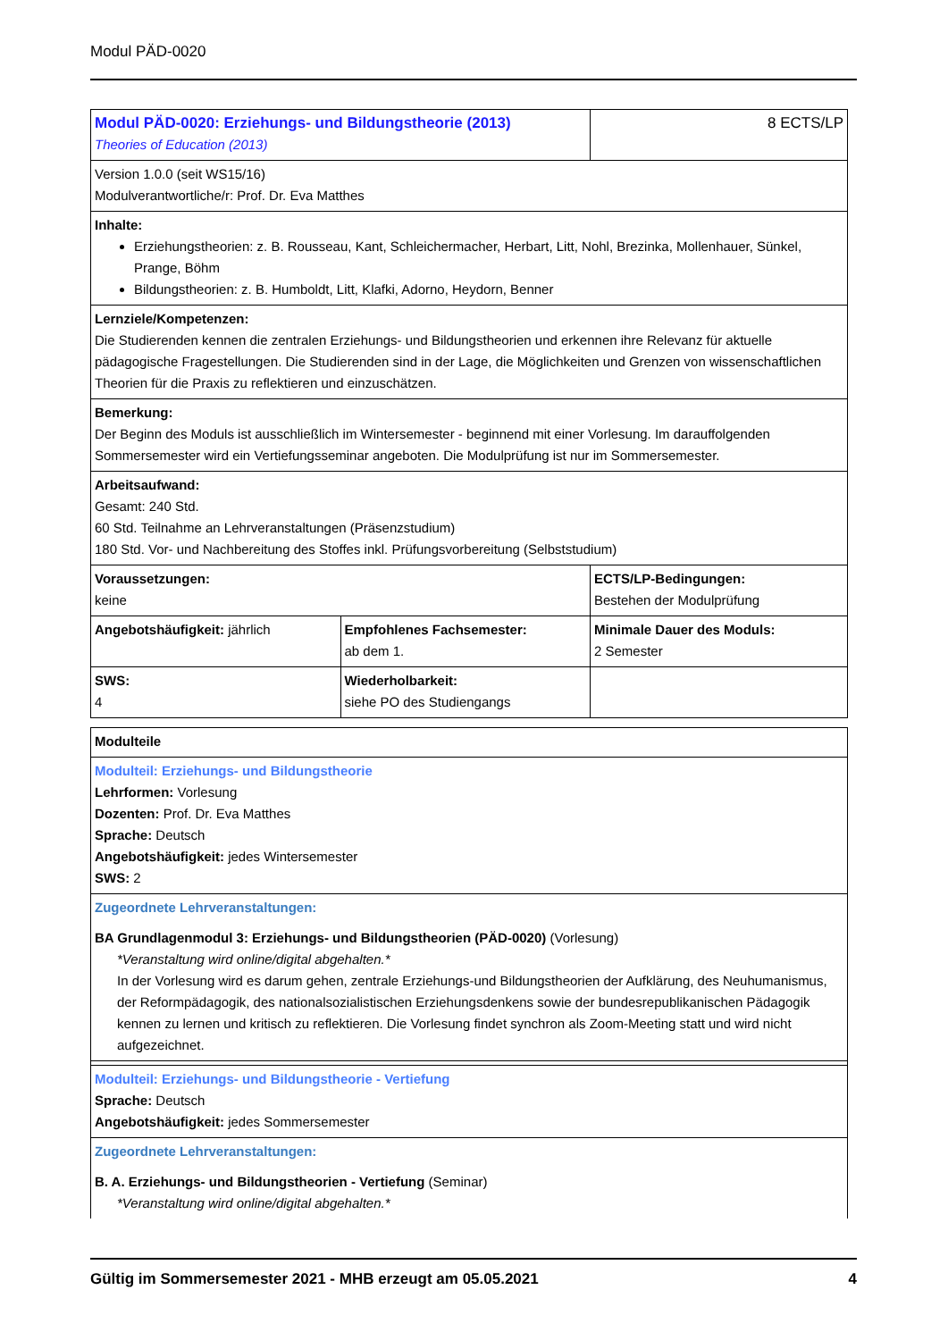Modul PÄD-0020
| Modul PÄD-0020: Erziehungs- und Bildungstheorie (2013) Theories of Education (2013) | | 8 ECTS/LP |
| Version 1.0.0 (seit WS15/16) Modulverantwortliche/r: Prof. Dr. Eva Matthes | | |
| Inhalte: Erziehungstheorien: z. B. Rousseau, Kant, Schleichermacher, Herbart, Litt, Nohl, Brezinka, Mollenhauer, Sünkel, Prange, Böhm Bildungstheorien: z. B. Humboldt, Litt, Klafki, Adorno, Heydorn, Benner | | |
| Lernziele/Kompetenzen: Die Studierenden kennen die zentralen Erziehungs- und Bildungstheorien und erkennen ihre Relevanz für aktuelle pädagogische Fragestellungen. Die Studierenden sind in der Lage, die Möglichkeiten und Grenzen von wissenschaftlichen Theorien für die Praxis zu reflektieren und einzuschätzen. | | |
| Bemerkung: Der Beginn des Moduls ist ausschließlich im Wintersemester - beginnend mit einer Vorlesung. Im darauffolgenden Sommersemester wird ein Vertiefungsseminar angeboten. Die Modulprüfung ist nur im Sommersemester. | | |
| Arbeitsaufwand: Gesamt: 240 Std. 60 Std. Teilnahme an Lehrveranstaltungen (Präsenzstudium) 180 Std. Vor- und Nachbereitung des Stoffes inkl. Prüfungsvorbereitung (Selbststudium) | | |
| Voraussetzungen: keine | | ECTS/LP-Bedingungen: Bestehen der Modulprüfung |
| Angebotshäufigkeit: jährlich | Empfohlenes Fachsemester: ab dem 1. | Minimale Dauer des Moduls: 2 Semester |
| SWS: 4 | Wiederholbarkeit: siehe PO des Studiengangs | |
| Modulteile |
| Modulteil: Erziehungs- und Bildungstheorie Lehrformen: Vorlesung Dozenten: Prof. Dr. Eva Matthes Sprache: Deutsch Angebotshäufigkeit: jedes Wintersemester SWS: 2 |
| Zugeordnete Lehrveranstaltungen: BA Grundlagenmodul 3: Erziehungs- und Bildungstheorien (PÄD-0020) (Vorlesung) *Veranstaltung wird online/digital abgehalten.* In der Vorlesung wird es darum gehen, zentrale Erziehungs-und Bildungstheorien der Aufklärung, des Neuhumanismus, der Reformpädagogik, des nationalsozialistischen Erziehungsdenkens sowie der bundesrepublikanischen Pädagogik kennen zu lernen und kritisch zu reflektieren. Die Vorlesung findet synchron als Zoom-Meeting statt und wird nicht aufgezeichnet. |
| Modulteil: Erziehungs- und Bildungstheorie - Vertiefung Sprache: Deutsch Angebotshäufigkeit: jedes Sommersemester |
| Zugeordnete Lehrveranstaltungen: B. A. Erziehungs- und Bildungstheorien - Vertiefung (Seminar) *Veranstaltung wird online/digital abgehalten.* |
Gültig im Sommersemester 2021 - MHB erzeugt am 05.05.2021 4